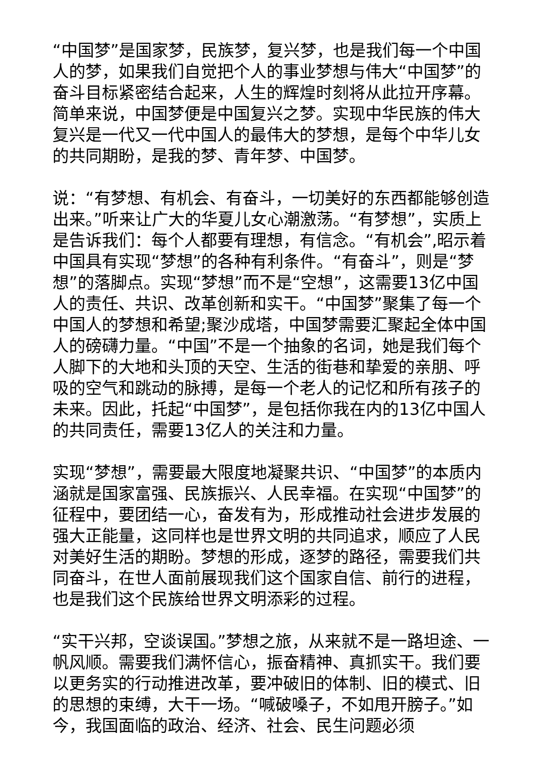“中国梦”是国家梦，民族梦，复兴梦，也是我们每一个中国人的梦，如果我们自觉把个人的事业梦想与伟大“中国梦”的奋斗目标紧密结合起来，人生的辉煌时刻将从此拉开序幕。简单来说，中国梦便是中国复兴之梦。实现中华民族的伟大复兴是一代又一代中国人的最伟大的梦想，是每个中华儿女的共同期盼，是我的梦、青年梦、中国梦。
说：“有梦想、有机会、有奋斗，一切美好的东西都能够创造出来。”听来让广大的华夏儿女心潮激荡。“有梦想”，实质上是告诉我们：每个人都要有理想，有信念。“有机会”,昭示着中国具有实现“梦想”的各种有利条件。“有奋斗”，则是“梦想”的落脚点。实现“梦想”而不是“空想”，这需要13亿中国人的责任、共识、改革创新和实干。“中国梦”聚集了每一个中国人的梦想和希望;聚沙成塔，中国梦需要汇聚起全体中国人的磅礴力量。“中国”不是一个抽象的名词，她是我们每个人脚下的大地和头顶的天空、生活的街巷和挚爱的亲朋、呼吸的空气和跳动的脉搏，是每一个老人的记忆和所有孩子的未来。因此，托起“中国梦”，是包括你我在内的13亿中国人的共同责任，需要13亿人的关注和力量。
实现“梦想”，需要最大限度地凝聚共识、“中国梦”的本质内涵就是国家富强、民族振兴、人民幸福。在实现“中国梦”的征程中，要团结一心，奋发有为，形成推动社会进步发展的强大正能量，这同样也是世界文明的共同追求，顺应了人民对美好生活的期盼。梦想的形成，逐梦的路径，需要我们共同奋斗，在世人面前展现我们这个国家自信、前行的进程，也是我们这个民族给世界文明添彩的过程。
“实干兴邦，空谈误国。”梦想之旅，从来就不是一路坦途、一帆风顺。需要我们满怀信心，振奋精神、真抓实干。我们要以更务实的行动推进改革，要冲破旧的体制、旧的模式、旧的思想的束缚，大干一场。“喊破嗓子，不如甩开膀子。”如今，我国面临的政治、经济、社会、民生问题必须